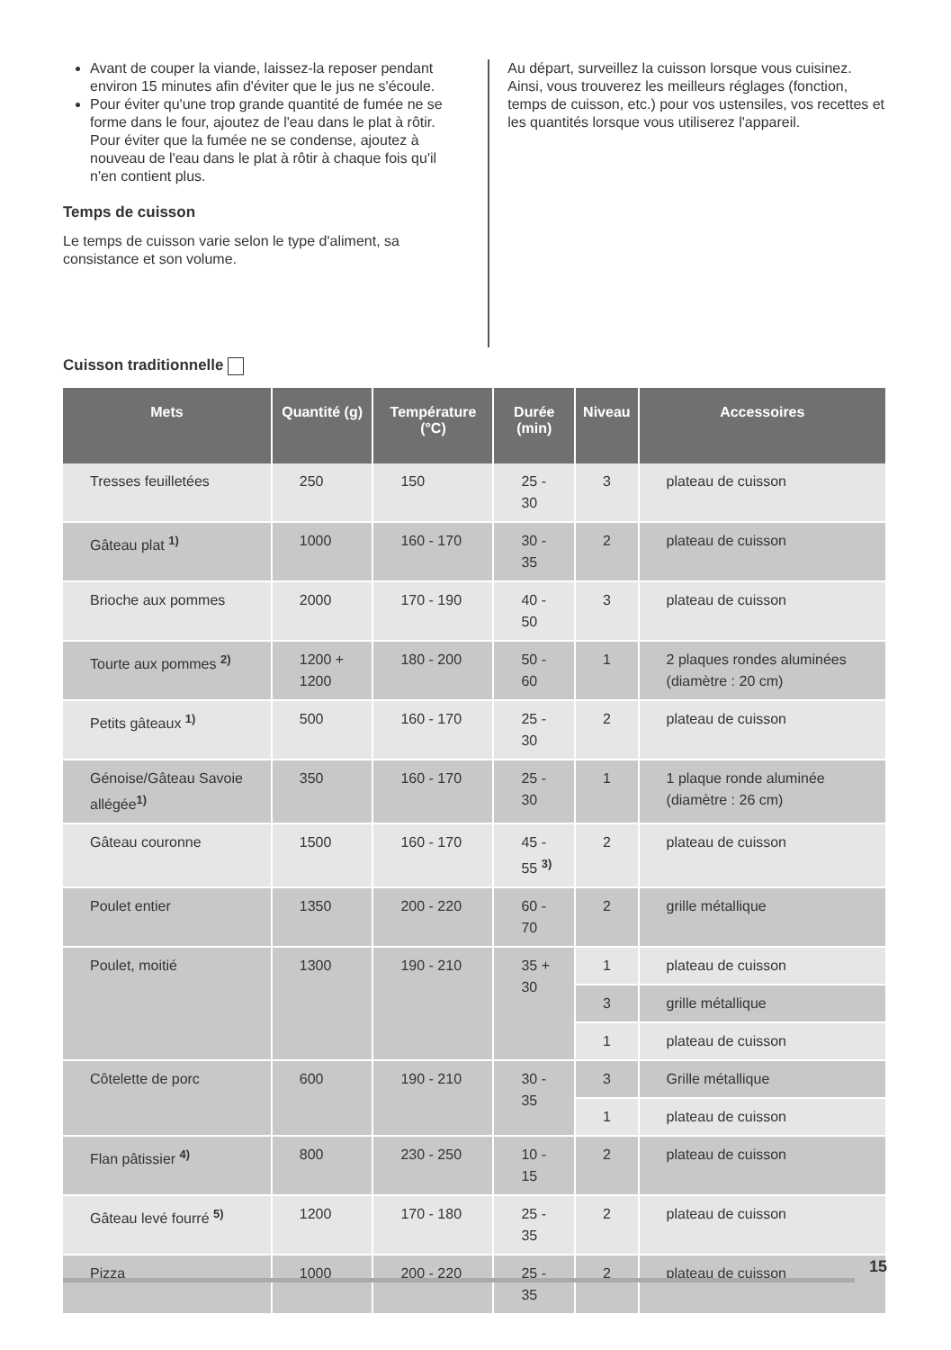Avant de couper la viande, laissez-la reposer pendant environ 15 minutes afin d'éviter que le jus ne s'écoule.
Pour éviter qu'une trop grande quantité de fumée ne se forme dans le four, ajoutez de l'eau dans le plat à rôtir. Pour éviter que la fumée ne se condense, ajoutez à nouveau de l'eau dans le plat à rôtir à chaque fois qu'il n'en contient plus.
Temps de cuisson
Le temps de cuisson varie selon le type d'aliment, sa consistance et son volume.
Au départ, surveillez la cuisson lorsque vous cuisinez. Ainsi, vous trouverez les meilleurs réglages (fonction, temps de cuisson, etc.) pour vos ustensiles, vos recettes et les quantités lorsque vous utiliserez l'appareil.
Cuisson traditionnelle
| Mets | Quantité (g) | Température (°C) | Durée (min) | Niveau | Accessoires |
| --- | --- | --- | --- | --- | --- |
| Tresses feuilletées | 250 | 150 | 25 - 30 | 3 | plateau de cuisson |
| Gâteau plat <sup>1)</sup> | 1000 | 160 - 170 | 30 - 35 | 2 | plateau de cuisson |
| Brioche aux pommes | 2000 | 170 - 190 | 40 - 50 | 3 | plateau de cuisson |
| Tourte aux pommes <sup>2)</sup> | 1200 + 1200 | 180 - 200 | 50 - 60 | 1 | 2 plaques rondes aluminées (diamètre : 20 cm) |
| Petits gâteaux <sup>1)</sup> | 500 | 160 - 170 | 25 - 30 | 2 | plateau de cuisson |
| Génoise/Gâteau Savoie allégée<sup>1)</sup> | 350 | 160 - 170 | 25 - 30 | 1 | 1 plaque ronde aluminée (diamètre : 26 cm) |
| Gâteau couronne | 1500 | 160 - 170 | 45 - 55 <sup>3)</sup> | 2 | plateau de cuisson |
| Poulet entier | 1350 | 200 - 220 | 60 - 70 | 2 | grille métallique |
| Poulet, moitié | 1300 | 190 - 210 | 35 + 30 | 1 | plateau de cuisson |
| | | | | 3 | grille métallique |
| | | | | 1 | plateau de cuisson |
| Côtelette de porc | 600 | 190 - 210 | 30 - 35 | 3 | Grille métallique |
| | | | | 1 | plateau de cuisson |
| Flan pâtissier <sup>4)</sup> | 800 | 230 - 250 | 10 - 15 | 2 | plateau de cuisson |
| Gâteau levé fourré <sup>5)</sup> | 1200 | 170 - 180 | 25 - 35 | 2 | plateau de cuisson |
| Pizza | 1000 | 200 - 220 | 25 - 35 | 2 | plateau de cuisson |
15